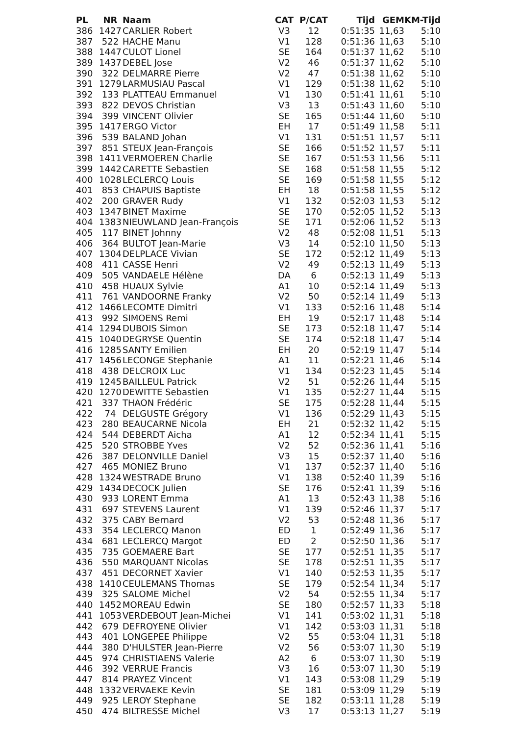| PL | NR | Naam | CAT | P/CAT | Tijd | GEM | KM-Tijd |
| --- | --- | --- | --- | --- | --- | --- | --- |
| 386 | 1427 | CARLIER Robert | V3 | 12 | 0:51:35 | 11,63 | 5:10 |
| 387 | 522 | HACHE Manu | V1 | 128 | 0:51:36 | 11,63 | 5:10 |
| 388 | 1447 | CULOT Lionel | SE | 164 | 0:51:37 | 11,62 | 5:10 |
| 389 | 1437 | DEBEL Jose | V2 | 46 | 0:51:37 | 11,62 | 5:10 |
| 390 | 322 | DELMARRE Pierre | V2 | 47 | 0:51:38 | 11,62 | 5:10 |
| 391 | 1279 | LARMUSIAU Pascal | V1 | 129 | 0:51:38 | 11,62 | 5:10 |
| 392 | 133 | PLATTEAU Emmanuel | V1 | 130 | 0:51:41 | 11,61 | 5:10 |
| 393 | 822 | DEVOS Christian | V3 | 13 | 0:51:43 | 11,60 | 5:10 |
| 394 | 399 | VINCENT Olivier | SE | 165 | 0:51:44 | 11,60 | 5:10 |
| 395 | 1417 | ERGO Victor | EH | 17 | 0:51:49 | 11,58 | 5:11 |
| 396 | 539 | BALAND Johan | V1 | 131 | 0:51:51 | 11,57 | 5:11 |
| 397 | 851 | STEUX Jean-François | SE | 166 | 0:51:52 | 11,57 | 5:11 |
| 398 | 1411 | VERMOEREN Charlie | SE | 167 | 0:51:53 | 11,56 | 5:11 |
| 399 | 1442 | CARETTE Sebastien | SE | 168 | 0:51:58 | 11,55 | 5:12 |
| 400 | 1028 | LECLERCQ Louis | SE | 169 | 0:51:58 | 11,55 | 5:12 |
| 401 | 853 | CHAPUIS Baptiste | EH | 18 | 0:51:58 | 11,55 | 5:12 |
| 402 | 200 | GRAVER Rudy | V1 | 132 | 0:52:03 | 11,53 | 5:12 |
| 403 | 1347 | BINET Maxime | SE | 170 | 0:52:05 | 11,52 | 5:13 |
| 404 | 1383 | NIEUWLAND Jean-François | SE | 171 | 0:52:06 | 11,52 | 5:13 |
| 405 | 117 | BINET Johnny | V2 | 48 | 0:52:08 | 11,51 | 5:13 |
| 406 | 364 | BULTOT Jean-Marie | V3 | 14 | 0:52:10 | 11,50 | 5:13 |
| 407 | 1304 | DELPLACE Vivian | SE | 172 | 0:52:12 | 11,49 | 5:13 |
| 408 | 411 | CASSE Henri | V2 | 49 | 0:52:13 | 11,49 | 5:13 |
| 409 | 505 | VANDAELE Hélène | DA | 6 | 0:52:13 | 11,49 | 5:13 |
| 410 | 458 | HUAUX Sylvie | A1 | 10 | 0:52:14 | 11,49 | 5:13 |
| 411 | 761 | VANDOORNE Franky | V2 | 50 | 0:52:14 | 11,49 | 5:13 |
| 412 | 1466 | LECOMTE Dimitri | V1 | 133 | 0:52:16 | 11,48 | 5:14 |
| 413 | 992 | SIMOENS Remi | EH | 19 | 0:52:17 | 11,48 | 5:14 |
| 414 | 1294 | DUBOIS Simon | SE | 173 | 0:52:18 | 11,47 | 5:14 |
| 415 | 1040 | DEGRYSE Quentin | SE | 174 | 0:52:18 | 11,47 | 5:14 |
| 416 | 1285 | SANTY Emilien | EH | 20 | 0:52:19 | 11,47 | 5:14 |
| 417 | 1456 | LECONGE Stephanie | A1 | 11 | 0:52:21 | 11,46 | 5:14 |
| 418 | 438 | DELCROIX Luc | V1 | 134 | 0:52:23 | 11,45 | 5:14 |
| 419 | 1245 | BAILLEUL Patrick | V2 | 51 | 0:52:26 | 11,44 | 5:15 |
| 420 | 1270 | DEWITTE Sebastien | V1 | 135 | 0:52:27 | 11,44 | 5:15 |
| 421 | 337 | THAON Frédéric | SE | 175 | 0:52:28 | 11,44 | 5:15 |
| 422 | 74 | DELGUSTE Grégory | V1 | 136 | 0:52:29 | 11,43 | 5:15 |
| 423 | 280 | BEAUCARNE Nicola | EH | 21 | 0:52:32 | 11,42 | 5:15 |
| 424 | 544 | DEBERDT Aicha | A1 | 12 | 0:52:34 | 11,41 | 5:15 |
| 425 | 520 | STROBBE Yves | V2 | 52 | 0:52:36 | 11,41 | 5:16 |
| 426 | 387 | DELONVILLE Daniel | V3 | 15 | 0:52:37 | 11,40 | 5:16 |
| 427 | 465 | MONIEZ Bruno | V1 | 137 | 0:52:37 | 11,40 | 5:16 |
| 428 | 1324 | WESTRADE Bruno | V1 | 138 | 0:52:40 | 11,39 | 5:16 |
| 429 | 1434 | DECOCK Julien | SE | 176 | 0:52:41 | 11,39 | 5:16 |
| 430 | 933 | LORENT Emma | A1 | 13 | 0:52:43 | 11,38 | 5:16 |
| 431 | 697 | STEVENS Laurent | V1 | 139 | 0:52:46 | 11,37 | 5:17 |
| 432 | 375 | CABY Bernard | V2 | 53 | 0:52:48 | 11,36 | 5:17 |
| 433 | 354 | LECLERCQ Manon | ED | 1 | 0:52:49 | 11,36 | 5:17 |
| 434 | 681 | LECLERCQ Margot | ED | 2 | 0:52:50 | 11,36 | 5:17 |
| 435 | 735 | GOEMAERE Bart | SE | 177 | 0:52:51 | 11,35 | 5:17 |
| 436 | 550 | MARQUANT Nicolas | SE | 178 | 0:52:51 | 11,35 | 5:17 |
| 437 | 451 | DECORNET Xavier | V1 | 140 | 0:52:53 | 11,35 | 5:17 |
| 438 | 1410 | CEULEMANS Thomas | SE | 179 | 0:52:54 | 11,34 | 5:17 |
| 439 | 325 | SALOME Michel | V2 | 54 | 0:52:55 | 11,34 | 5:17 |
| 440 | 1452 | MOREAU Edwin | SE | 180 | 0:52:57 | 11,33 | 5:18 |
| 441 | 1053 | VERDEBOUT Jean-Michei | V1 | 141 | 0:53:02 | 11,31 | 5:18 |
| 442 | 679 | DEFROYENE Olivier | V1 | 142 | 0:53:03 | 11,31 | 5:18 |
| 443 | 401 | LONGEPEE Philippe | V2 | 55 | 0:53:04 | 11,31 | 5:18 |
| 444 | 380 | D'HULSTER Jean-Pierre | V2 | 56 | 0:53:07 | 11,30 | 5:19 |
| 445 | 974 | CHRISTIAENS Valerie | A2 | 6 | 0:53:07 | 11,30 | 5:19 |
| 446 | 392 | VERRUE Francis | V3 | 16 | 0:53:07 | 11,30 | 5:19 |
| 447 | 814 | PRAYEZ Vincent | V1 | 143 | 0:53:08 | 11,29 | 5:19 |
| 448 | 1332 | VERVAEKE Kevin | SE | 181 | 0:53:09 | 11,29 | 5:19 |
| 449 | 925 | LEROY Stephane | SE | 182 | 0:53:11 | 11,28 | 5:19 |
| 450 | 474 | BILTRESSE Michel | V3 | 17 | 0:53:13 | 11,27 | 5:19 |